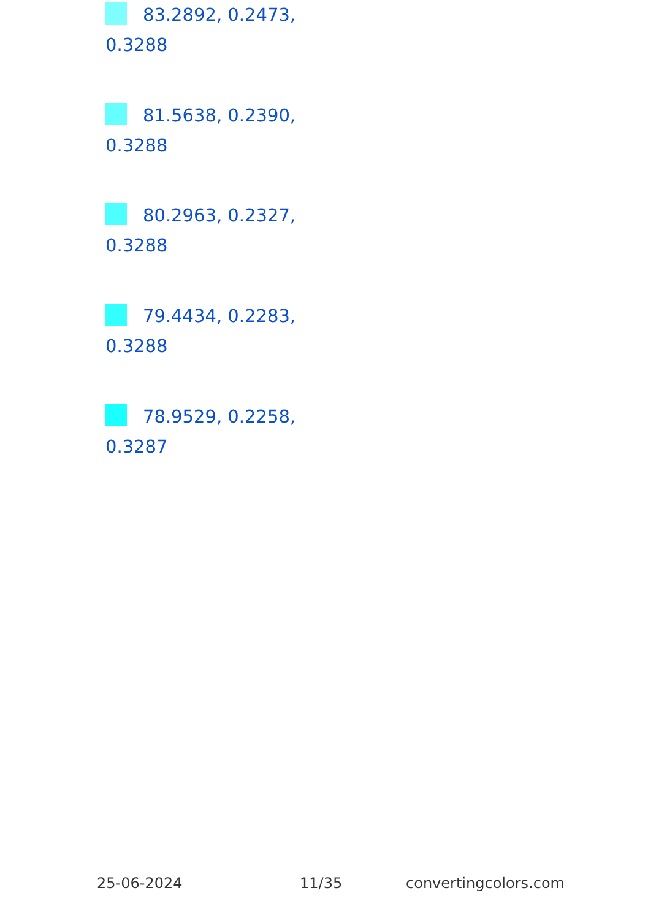83.2892, 0.2473, 0.3288
81.5638, 0.2390, 0.3288
80.2963, 0.2327, 0.3288
79.4434, 0.2283, 0.3288
78.9529, 0.2258, 0.3287
25-06-2024 11/35 convertingcolors.com